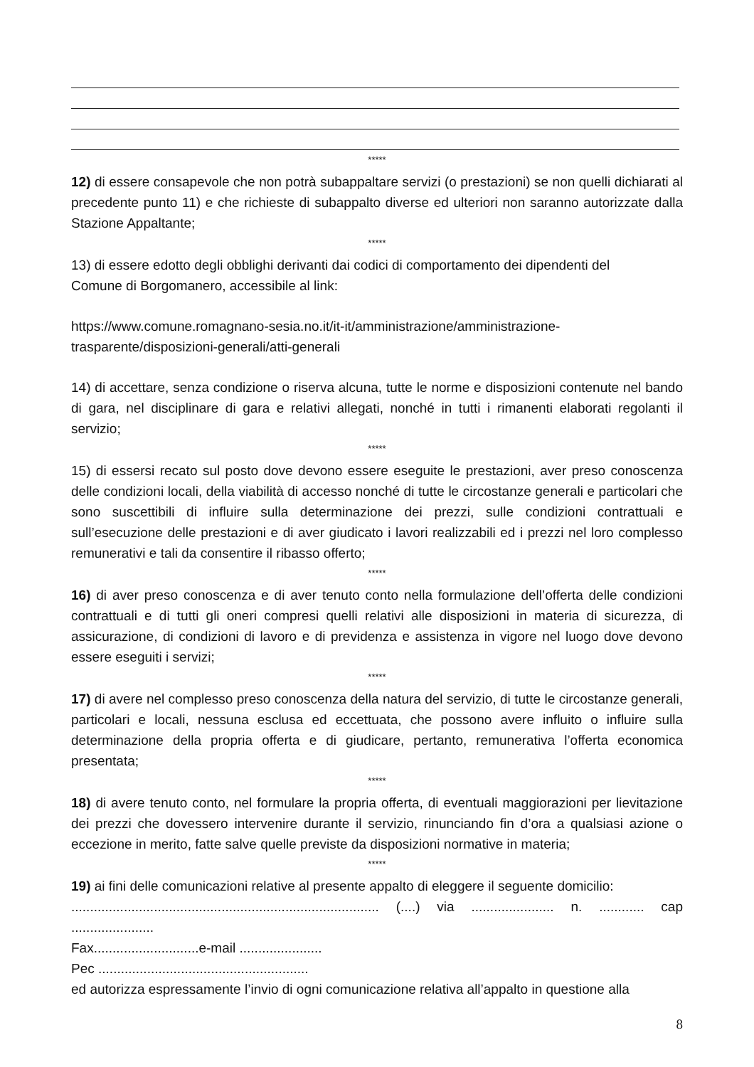*****
12) di essere consapevole che non potrà subappaltare servizi (o prestazioni) se non quelli dichiarati al precedente punto 11) e che richieste di subappalto diverse ed ulteriori non saranno autorizzate dalla Stazione Appaltante;
*****
13) di essere edotto degli obblighi derivanti dai codici di comportamento dei dipendenti del
Comune di Borgomanero, accessibile al link:
https://www.comune.romagnano-sesia.no.it/it-it/amministrazione/amministrazione-
trasparente/disposizioni-generali/atti-generali
14) di accettare, senza condizione o riserva alcuna, tutte le norme e disposizioni contenute nel bando di gara, nel disciplinare di gara e relativi allegati, nonché in tutti i rimanenti elaborati regolanti il servizio;
*****
15) di essersi recato sul posto dove devono essere eseguite le prestazioni, aver preso conoscenza delle condizioni locali, della viabilità di accesso nonché di tutte le circostanze generali e particolari che sono suscettibili di influire sulla determinazione dei prezzi, sulle condizioni contrattuali e sull’esecuzione delle prestazioni e di aver giudicato i lavori realizzabili ed i prezzi nel loro complesso remunerativi e tali da consentire il ribasso offerto;
*****
16) di aver preso conoscenza e di aver tenuto conto nella formulazione dell’offerta delle condizioni contrattuali e di tutti gli oneri compresi quelli relativi alle disposizioni in materia di sicurezza, di assicurazione, di condizioni di lavoro e di previdenza e assistenza in vigore nel luogo dove devono essere eseguiti i servizi;
*****
17) di avere nel complesso preso conoscenza della natura del servizio, di tutte le circostanze generali, particolari e locali, nessuna esclusa ed eccettuata, che possono avere influito o influire sulla determinazione della propria offerta e di giudicare, pertanto, remunerativa l’offerta economica presentata;
*****
18) di avere tenuto conto, nel formulare la propria offerta, di eventuali maggiorazioni per lievitazione dei prezzi che dovessero intervenire durante il servizio, rinunciando fin d’ora a qualsiasi azione o eccezione in merito, fatte salve quelle previste da disposizioni normative in materia;
*****
19) ai fini delle comunicazioni relative al presente appalto di eleggere il seguente domicilio:
.................................................................................. (....) via ...................... n. ............ cap ......................
Fax............................e-mail ......................
Pec ........................................................
ed autorizza espressamente l’invio di ogni comunicazione relativa all’appalto in questione alla
8